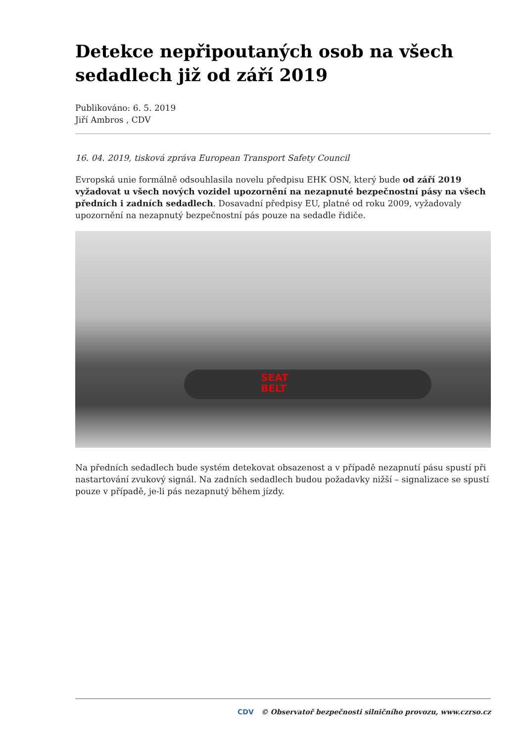Detekce nepřipoutaných osob na všech sedadlech již od září 2019
Publikováno: 6. 5. 2019
Jiří Ambros , CDV
16. 04. 2019, tisková zpráva European Transport Safety Council
Evropská unie formálně odsouhlasila novelu předpisu EHK OSN, který bude od září 2019 vyžadovat u všech nových vozidel upozornění na nezapnuté bezpečnostní pásy na všech předních i zadních sedadlech. Dosavadní předpisy EU, platné od roku 2009, vyžadovaly upozornění na nezapnutý bezpečnostní pás pouze na sedadle řidiče.
SEAT
BELT
Na předních sedadlech bude systém detekovat obsazenost a v případě nezapnutí pásu spustí při nastartování zvukový signál. Na zadních sedadlech budou požadavky nižší – signalizace se spustí pouze v případě, je-li pás nezapnutý během jízdy.
CDV © Observatoř bezpečnosti silničního provozu, www.czrso.cz